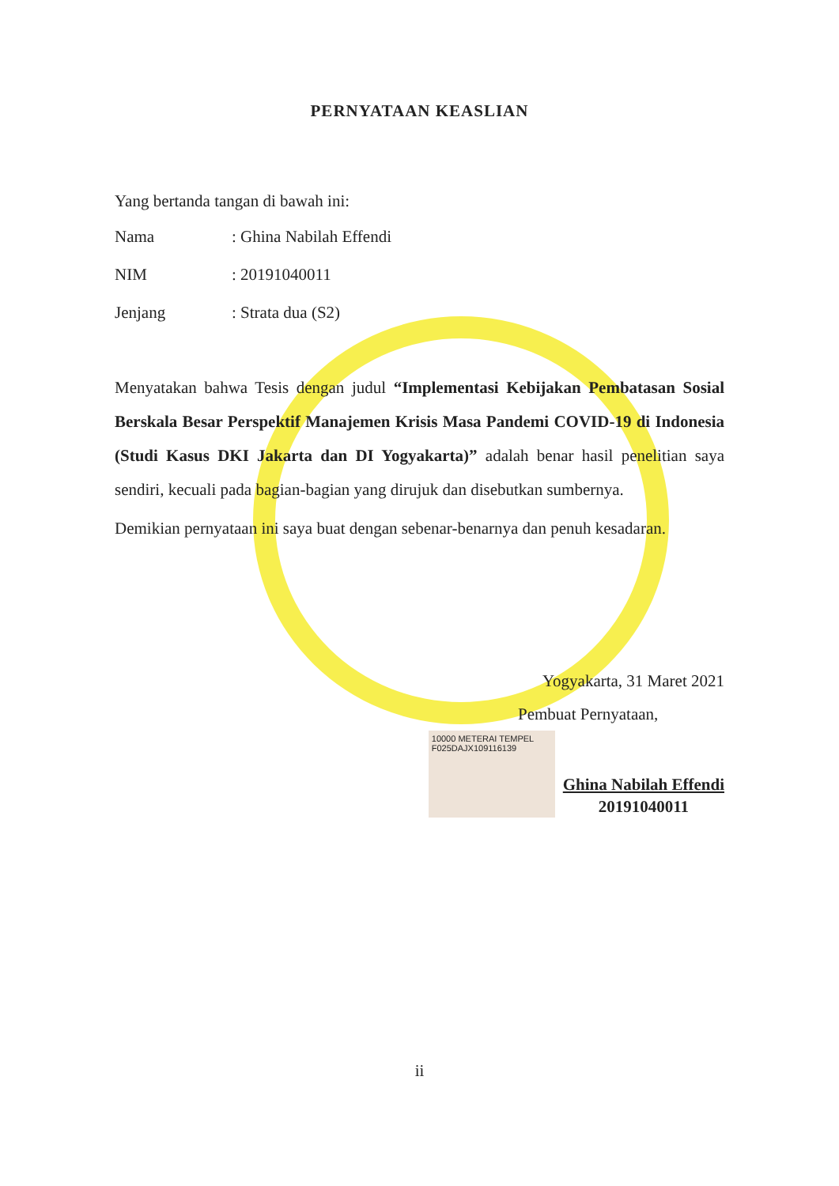PERNYATAAN KEASLIAN
Yang bertanda tangan di bawah ini:
Nama: Ghina Nabilah Effendi
NIM: 20191040011
Jenjang: Strata dua (S2)
Menyatakan bahwa Tesis dengan judul “Implementasi Kebijakan Pembatasan Sosial Berskala Besar Perspektif Manajemen Krisis Masa Pandemi COVID-19 di Indonesia (Studi Kasus DKI Jakarta dan DI Yogyakarta)” adalah benar hasil penelitian saya sendiri, kecuali pada bagian-bagian yang dirujuk dan disebutkan sumbernya.
Demikian pernyataan ini saya buat dengan sebenar-benarnya dan penuh kesadaran.
Yogyakarta, 31 Maret 2021
Pembuat Pernyataan,
10000 METERAI TEMPEL
F025DAJX109116139
Ghina Nabilah Effendi
20191040011
ii